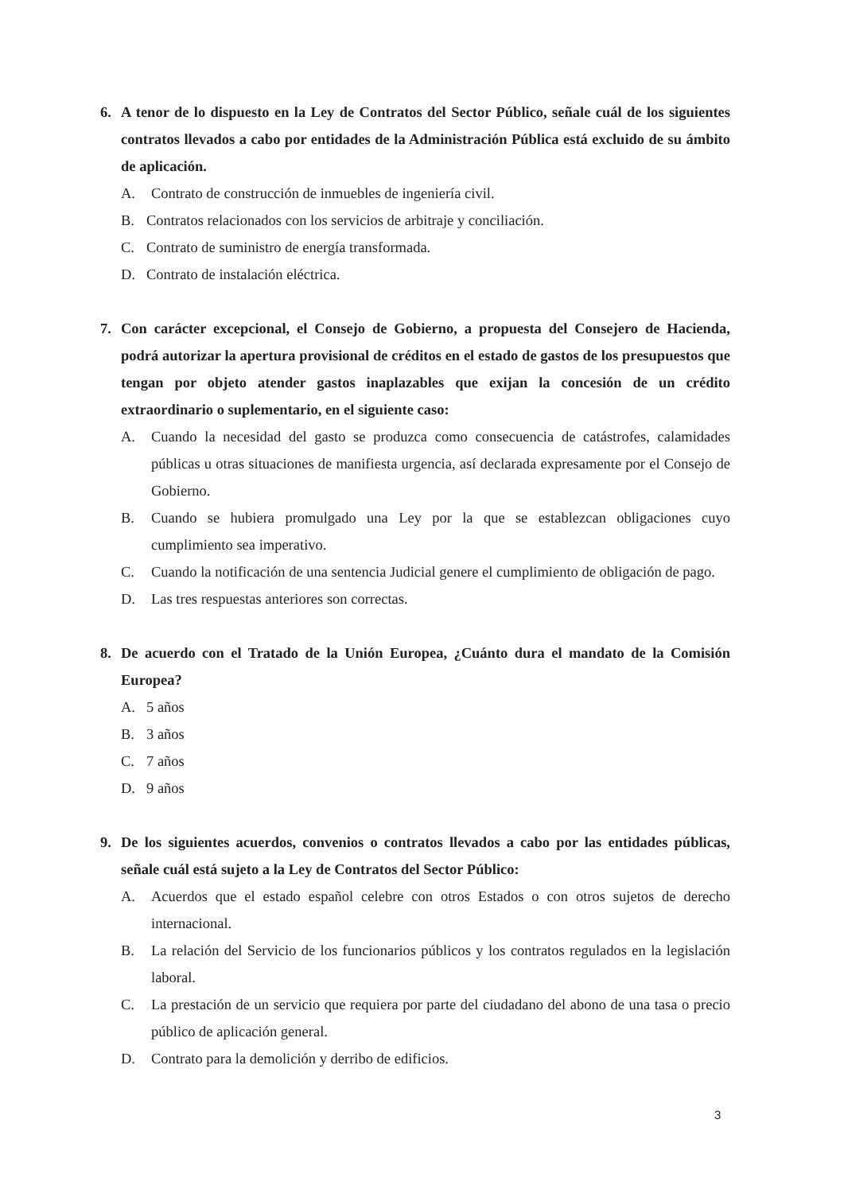6. A tenor de lo dispuesto en la Ley de Contratos del Sector Público, señale cuál de los siguientes contratos llevados a cabo por entidades de la Administración Pública está excluido de su ámbito de aplicación.
A. Contrato de construcción de inmuebles de ingeniería civil.
B. Contratos relacionados con los servicios de arbitraje y conciliación.
C. Contrato de suministro de energía transformada.
D. Contrato de instalación eléctrica.
7. Con carácter excepcional, el Consejo de Gobierno, a propuesta del Consejero de Hacienda, podrá autorizar la apertura provisional de créditos en el estado de gastos de los presupuestos que tengan por objeto atender gastos inaplazables que exijan la concesión de un crédito extraordinario o suplementario, en el siguiente caso:
A. Cuando la necesidad del gasto se produzca como consecuencia de catástrofes, calamidades públicas u otras situaciones de manifiesta urgencia, así declarada expresamente por el Consejo de Gobierno.
B. Cuando se hubiera promulgado una Ley por la que se establezcan obligaciones cuyo cumplimiento sea imperativo.
C. Cuando la notificación de una sentencia Judicial genere el cumplimiento de obligación de pago.
D. Las tres respuestas anteriores son correctas.
8. De acuerdo con el Tratado de la Unión Europea, ¿Cuánto dura el mandato de la Comisión Europea?
A. 5 años
B. 3 años
C. 7 años
D. 9 años
9. De los siguientes acuerdos, convenios o contratos llevados a cabo por las entidades públicas, señale cuál está sujeto a la Ley de Contratos del Sector Público:
A. Acuerdos que el estado español celebre con otros Estados o con otros sujetos de derecho internacional.
B. La relación del Servicio de los funcionarios públicos y los contratos regulados en la legislación laboral.
C. La prestación de un servicio que requiera por parte del ciudadano del abono de una tasa o precio público de aplicación general.
D. Contrato para la demolición y derribo de edificios.
3